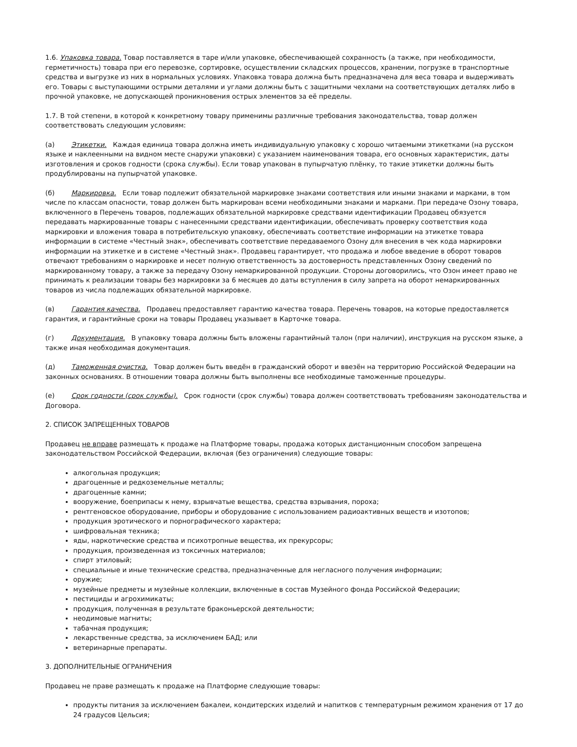1.6. Упаковка товара. Товар поставляется в таре и/или упаковке, обеспечивающей сохранность (а также, при необходимости, герметичность) товара при его перевозке, сортировке, осуществлении складских процессов, хранении, погрузке в транспортные средства и выгрузке из них в нормальных условиях. Упаковка товара должна быть предназначена для веса товара и выдерживать его. Товары с выступающими острыми деталями и углами должны быть с защитными чехлами на соответствующих деталях либо в прочной упаковке, не допускающей проникновения острых элементов за её пределы.
1.7. В той степени, в которой к конкретному товару применимы различные требования законодательства, товар должен соответствовать следующим условиям:
(а) Этикетки. Каждая единица товара должна иметь индивидуальную упаковку с хорошо читаемыми этикетками (на русском языке и наклеенными на видном месте снаружи упаковки) с указанием наименования товара, его основных характеристик, даты изготовления и сроков годности (срока службы). Если товар упакован в пупырчатую плёнку, то такие этикетки должны быть продублированы на пупырчатой упаковке.
(б) Маркировка. Если товар подлежит обязательной маркировке знаками соответствия или иными знаками и марками, в том числе по классам опасности, товар должен быть маркирован всеми необходимыми знаками и марками. При передаче Озону товара, включенного в Перечень товаров, подлежащих обязательной маркировке средствами идентификации Продавец обязуется передавать маркированные товары с нанесенными средствами идентификации, обеспечивать проверку соответствия кода маркировки и вложения товара в потребительскую упаковку, обеспечивать соответствие информации на этикетке товара информации в системе «Честный знак», обеспечивать соответствие передаваемого Озону для внесения в чек кода маркировки информации на этикетке и в системе «Честный знак». Продавец гарантирует, что продажа и любое введение в оборот товаров отвечают требованиям о маркировке и несет полную ответственность за достоверность представленных Озону сведений по маркированному товару, а также за передачу Озону немаркированной продукции. Стороны договорились, что Озон имеет право не принимать к реализации товары без маркировки за 6 месяцев до даты вступления в силу запрета на оборот немаркированных товаров из числа подлежащих обязательной маркировке.
(в) Гарантия качества. Продавец предоставляет гарантию качества товара. Перечень товаров, на которые предоставляется гарантия, и гарантийные сроки на товары Продавец указывает в Карточке товара.
(г) Документация. В упаковку товара должны быть вложены гарантийный талон (при наличии), инструкция на русском языке, а также иная необходимая документация.
(д) Таможенная очистка. Товар должен быть введён в гражданский оборот и ввезён на территорию Российской Федерации на законных основаниях. В отношении товара должны быть выполнены все необходимые таможенные процедуры.
(е) Срок годности (срок службы). Срок годности (срок службы) товара должен соответствовать требованиям законодательства и Договора.
2. СПИСОК ЗАПРЕЩЕННЫХ ТОВАРОВ
Продавец не вправе размещать к продаже на Платформе товары, продажа которых дистанционным способом запрещена законодательством Российской Федерации, включая (без ограничения) следующие товары:
алкогольная продукция;
драгоценные и редкоземельные металлы;
драгоценные камни;
вооружение, боеприпасы к нему, взрывчатые вещества, средства взрывания, пороха;
рентгеновское оборудование, приборы и оборудование с использованием радиоактивных веществ и изотопов;
продукция эротического и порнографического характера;
шифровальная техника;
яды, наркотические средства и психотропные вещества, их прекурсоры;
продукция, произведенная из токсичных материалов;
спирт этиловый;
специальные и иные технические средства, предназначенные для негласного получения информации;
оружие;
музейные предметы и музейные коллекции, включенные в состав Музейного фонда Российской Федерации;
пестициды и агрохимикаты;
продукция, полученная в результате браконьерской деятельности;
неодимовые магниты;
табачная продукция;
лекарственные средства, за исключением БАД; или
ветеринарные препараты.
3. ДОПОЛНИТЕЛЬНЫЕ ОГРАНИЧЕНИЯ
Продавец не праве размещать к продаже на Платформе следующие товары:
продукты питания за исключением бакалеи, кондитерских изделий и напитков с температурным режимом хранения от 17 до 24 градусов Цельсия;